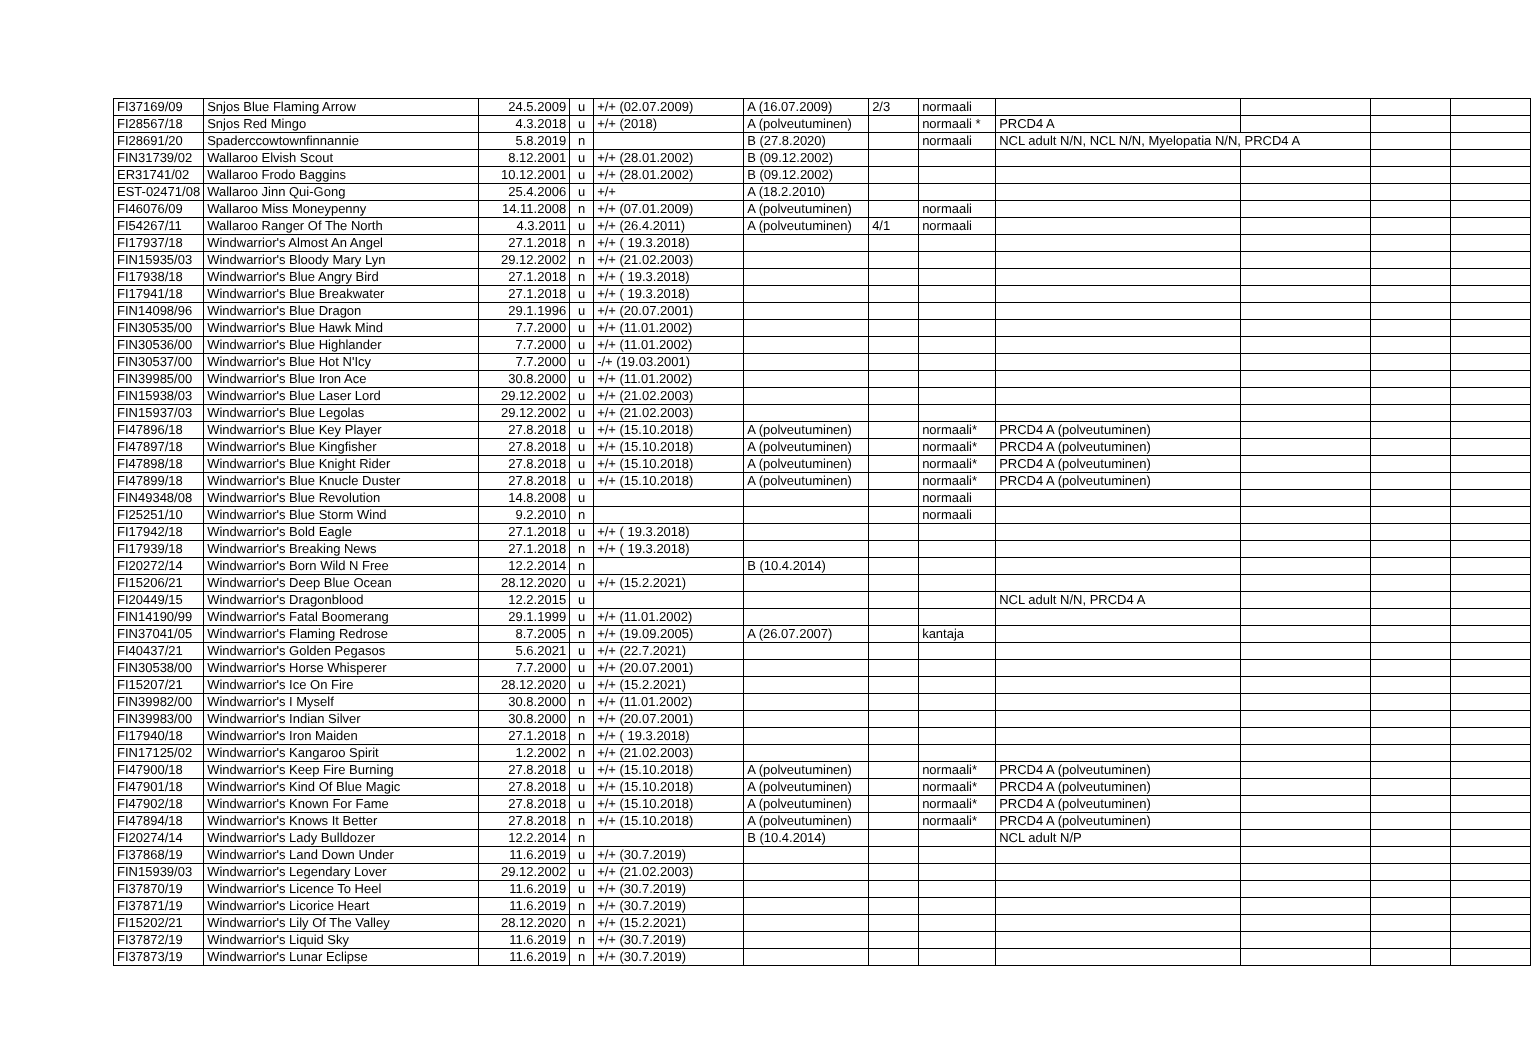| FI37169/09 | Snjos Blue Flaming Arrow | 24.5.2009 | u | +/+ (02.07.2009) | A (16.07.2009) | 2/3 | normaali | | | | |
| FI28567/18 | Snjos Red Mingo | 4.3.2018 | u | +/+ (2018) | A (polveutuminen) | | normaali * | PRCD4 A | | | |
| FI28691/20 | Spaderccowtownfinnannie | 5.8.2019 | n | | B (27.8.2020) | | normaali | NCL adult N/N, NCL N/N, Myelopatia N/N, PRCD4 A | | | |
| FIN31739/02 | Wallaroo Elvish Scout | 8.12.2001 | u | +/+ (28.01.2002) | B (09.12.2002) | | | | | | |
| ER31741/02 | Wallaroo Frodo Baggins | 10.12.2001 | u | +/+ (28.01.2002) | B (09.12.2002) | | | | | | |
| EST-02471/08 | Wallaroo Jinn Qui-Gong | 25.4.2006 | u | +/+ | A (18.2.2010) | | | | | | |
| FI46076/09 | Wallaroo Miss Moneypenny | 14.11.2008 | n | +/+ (07.01.2009) | A (polveutuminen) | | normaali | | | | |
| FI54267/11 | Wallaroo Ranger Of The North | 4.3.2011 | u | +/+ (26.4.2011) | A (polveutuminen) | 4/1 | normaali | | | | |
| FI17937/18 | Windwarrior's Almost An Angel | 27.1.2018 | n | +/+ ( 19.3.2018) | | | | | | | |
| FIN15935/03 | Windwarrior's Bloody Mary Lyn | 29.12.2002 | n | +/+ (21.02.2003) | | | | | | | |
| FI17938/18 | Windwarrior's Blue Angry Bird | 27.1.2018 | n | +/+ ( 19.3.2018) | | | | | | | |
| FI17941/18 | Windwarrior's Blue Breakwater | 27.1.2018 | u | +/+ ( 19.3.2018) | | | | | | | |
| FIN14098/96 | Windwarrior's Blue Dragon | 29.1.1996 | u | +/+ (20.07.2001) | | | | | | | |
| FIN30535/00 | Windwarrior's Blue Hawk Mind | 7.7.2000 | u | +/+ (11.01.2002) | | | | | | | |
| FIN30536/00 | Windwarrior's Blue Highlander | 7.7.2000 | u | +/+ (11.01.2002) | | | | | | | |
| FIN30537/00 | Windwarrior's Blue Hot N'Icy | 7.7.2000 | u | -/+ (19.03.2001) | | | | | | | |
| FIN39985/00 | Windwarrior's Blue Iron Ace | 30.8.2000 | u | +/+ (11.01.2002) | | | | | | | |
| FIN15938/03 | Windwarrior's Blue Laser Lord | 29.12.2002 | u | +/+ (21.02.2003) | | | | | | | |
| FIN15937/03 | Windwarrior's Blue Legolas | 29.12.2002 | u | +/+ (21.02.2003) | | | | | | | |
| FI47896/18 | Windwarrior's Blue Key Player | 27.8.2018 | u | +/+ (15.10.2018) | A (polveutuminen) | | normaali* | PRCD4 A (polveutuminen) | | | |
| FI47897/18 | Windwarrior's Blue Kingfisher | 27.8.2018 | u | +/+ (15.10.2018) | A (polveutuminen) | | normaali* | PRCD4 A (polveutuminen) | | | |
| FI47898/18 | Windwarrior's Blue Knight Rider | 27.8.2018 | u | +/+ (15.10.2018) | A (polveutuminen) | | normaali* | PRCD4 A (polveutuminen) | | | |
| FI47899/18 | Windwarrior's Blue Knucle Duster | 27.8.2018 | u | +/+ (15.10.2018) | A (polveutuminen) | | normaali* | PRCD4 A (polveutuminen) | | | |
| FIN49348/08 | Windwarrior's Blue Revolution | 14.8.2008 | u | | | | normaali | | | | |
| FI25251/10 | Windwarrior's Blue Storm Wind | 9.2.2010 | n | | | | normaali | | | | |
| FI17942/18 | Windwarrior's Bold Eagle | 27.1.2018 | u | +/+ ( 19.3.2018) | | | | | | | |
| FI17939/18 | Windwarrior's Breaking News | 27.1.2018 | n | +/+ ( 19.3.2018) | | | | | | | |
| FI20272/14 | Windwarrior's Born Wild N Free | 12.2.2014 | n | | B (10.4.2014) | | | | | | |
| FI15206/21 | Windwarrior's Deep Blue Ocean | 28.12.2020 | u | +/+ (15.2.2021) | | | | | | | |
| FI20449/15 | Windwarrior's Dragonblood | 12.2.2015 | u | | | | | NCL adult N/N, PRCD4 A | | | |
| FIN14190/99 | Windwarrior's Fatal Boomerang | 29.1.1999 | u | +/+ (11.01.2002) | | | | | | | |
| FIN37041/05 | Windwarrior's Flaming Redrose | 8.7.2005 | n | +/+ (19.09.2005) | A (26.07.2007) | | kantaja | | | | |
| FI40437/21 | Windwarrior's Golden Pegasos | 5.6.2021 | u | +/+ (22.7.2021) | | | | | | | |
| FIN30538/00 | Windwarrior's Horse Whisperer | 7.7.2000 | u | +/+ (20.07.2001) | | | | | | | |
| FI15207/21 | Windwarrior's Ice On Fire | 28.12.2020 | u | +/+ (15.2.2021) | | | | | | | |
| FIN39982/00 | Windwarrior's I Myself | 30.8.2000 | n | +/+ (11.01.2002) | | | | | | | |
| FIN39983/00 | Windwarrior's Indian Silver | 30.8.2000 | n | +/+ (20.07.2001) | | | | | | | |
| FI17940/18 | Windwarrior's Iron Maiden | 27.1.2018 | n | +/+ ( 19.3.2018) | | | | | | | |
| FIN17125/02 | Windwarrior's Kangaroo Spirit | 1.2.2002 | n | +/+ (21.02.2003) | | | | | | | |
| FI47900/18 | Windwarrior's Keep Fire Burning | 27.8.2018 | u | +/+ (15.10.2018) | A (polveutuminen) | | normaali* | PRCD4 A (polveutuminen) | | | |
| FI47901/18 | Windwarrior's Kind Of Blue Magic | 27.8.2018 | u | +/+ (15.10.2018) | A (polveutuminen) | | normaali* | PRCD4 A (polveutuminen) | | | |
| FI47902/18 | Windwarrior's Known For Fame | 27.8.2018 | u | +/+ (15.10.2018) | A (polveutuminen) | | normaali* | PRCD4 A (polveutuminen) | | | |
| FI47894/18 | Windwarrior's Knows It Better | 27.8.2018 | n | +/+ (15.10.2018) | A (polveutuminen) | | normaali* | PRCD4 A (polveutuminen) | | | |
| FI20274/14 | Windwarrior's Lady Bulldozer | 12.2.2014 | n | | B (10.4.2014) | | | NCL adult N/P | | | |
| FI37868/19 | Windwarrior's Land Down Under | 11.6.2019 | u | +/+ (30.7.2019) | | | | | | | |
| FIN15939/03 | Windwarrior's Legendary Lover | 29.12.2002 | u | +/+ (21.02.2003) | | | | | | | |
| FI37870/19 | Windwarrior's Licence To Heel | 11.6.2019 | u | +/+ (30.7.2019) | | | | | | | |
| FI37871/19 | Windwarrior's Licorice Heart | 11.6.2019 | n | +/+ (30.7.2019) | | | | | | | |
| FI15202/21 | Windwarrior's Lily Of The Valley | 28.12.2020 | n | +/+ (15.2.2021) | | | | | | | |
| FI37872/19 | Windwarrior's Liquid Sky | 11.6.2019 | n | +/+ (30.7.2019) | | | | | | | |
| FI37873/19 | Windwarrior's Lunar Eclipse | 11.6.2019 | n | +/+ (30.7.2019) | | | | | | | |